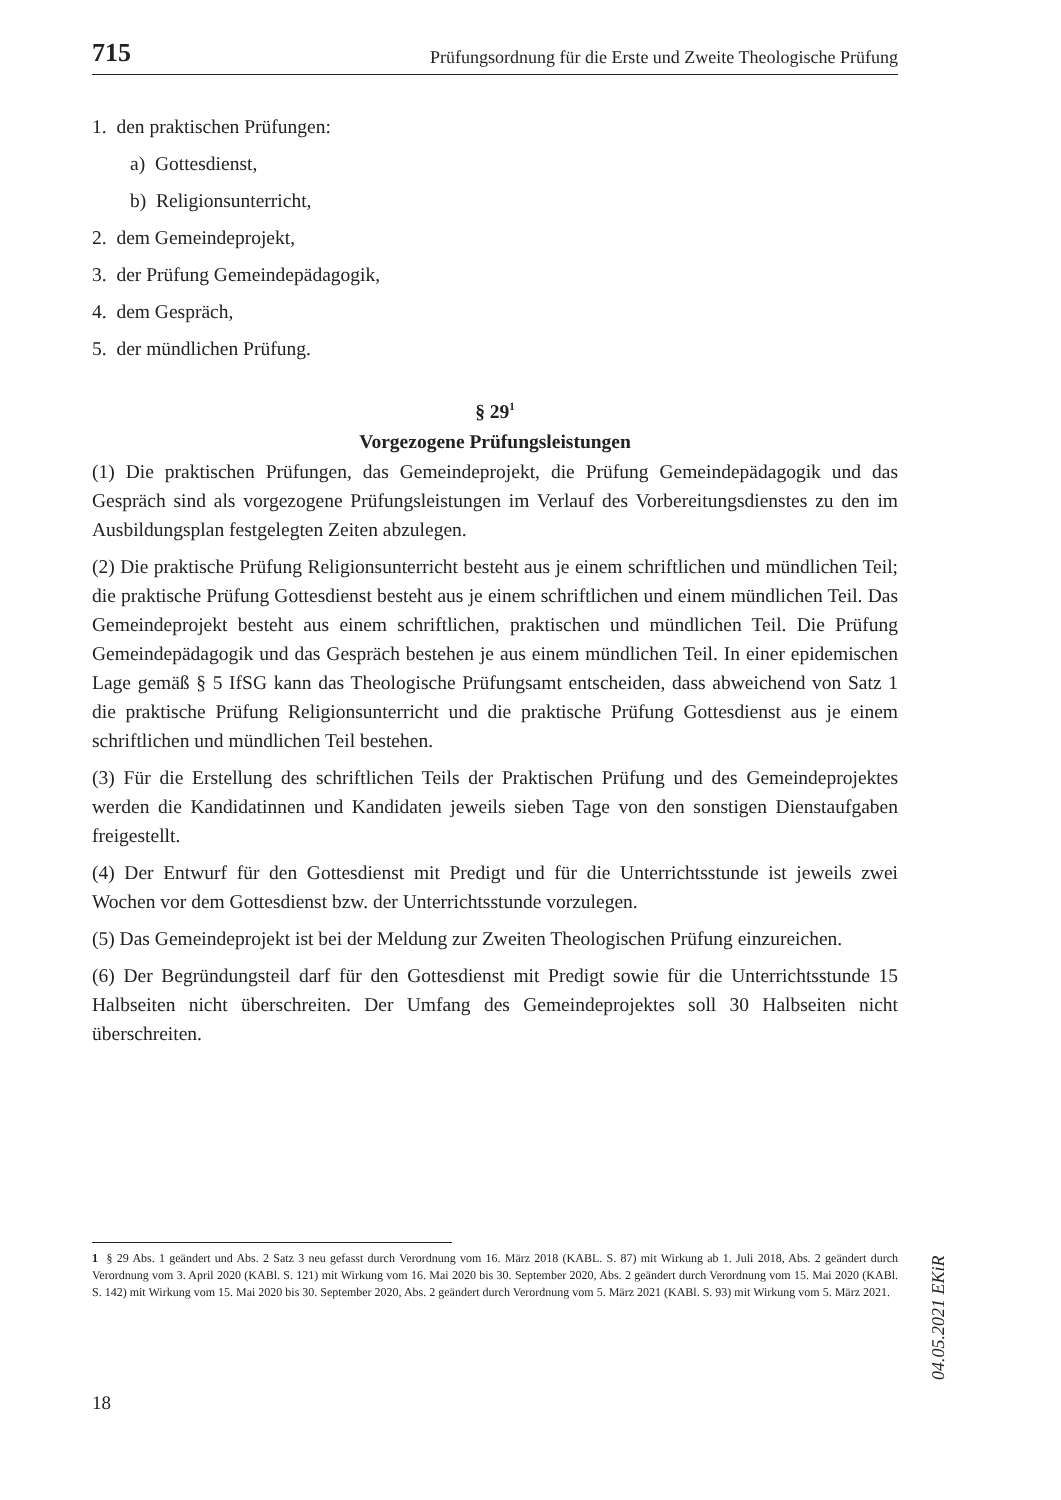715 Prüfungsordnung für die Erste und Zweite Theologische Prüfung
1. den praktischen Prüfungen:
a) Gottesdienst,
b) Religionsunterricht,
2. dem Gemeindeprojekt,
3. der Prüfung Gemeindepädagogik,
4. dem Gespräch,
5. der mündlichen Prüfung.
§ 29<sup>1</sup>
Vorgezogene Prüfungsleistungen
(1) Die praktischen Prüfungen, das Gemeindeprojekt, die Prüfung Gemeindepädagogik und das Gespräch sind als vorgezogene Prüfungsleistungen im Verlauf des Vorbereitungsdienstes zu den im Ausbildungsplan festgelegten Zeiten abzulegen.
(2) Die praktische Prüfung Religionsunterricht besteht aus je einem schriftlichen und mündlichen Teil; die praktische Prüfung Gottesdienst besteht aus je einem schriftlichen und einem mündlichen Teil. Das Gemeindeprojekt besteht aus einem schriftlichen, praktischen und mündlichen Teil. Die Prüfung Gemeindepädagogik und das Gespräch bestehen je aus einem mündlichen Teil. In einer epidemischen Lage gemäß § 5 IfSG kann das Theologische Prüfungsamt entscheiden, dass abweichend von Satz 1 die praktische Prüfung Religionsunterricht und die praktische Prüfung Gottesdienst aus je einem schriftlichen und mündlichen Teil bestehen.
(3) Für die Erstellung des schriftlichen Teils der Praktischen Prüfung und des Gemeindeprojektes werden die Kandidatinnen und Kandidaten jeweils sieben Tage von den sonstigen Dienstaufgaben freigestellt.
(4) Der Entwurf für den Gottesdienst mit Predigt und für die Unterrichtsstunde ist jeweils zwei Wochen vor dem Gottesdienst bzw. der Unterrichtsstunde vorzulegen.
(5) Das Gemeindeprojekt ist bei der Meldung zur Zweiten Theologischen Prüfung einzureichen.
(6) Der Begründungsteil darf für den Gottesdienst mit Predigt sowie für die Unterrichtsstunde 15 Halbseiten nicht überschreiten. Der Umfang des Gemeindeprojektes soll 30 Halbseiten nicht überschreiten.
1 § 29 Abs. 1 geändert und Abs. 2 Satz 3 neu gefasst durch Verordnung vom 16. März 2018 (KABL. S. 87) mit Wirkung ab 1. Juli 2018, Abs. 2 geändert durch Verordnung vom 3. April 2020 (KABl. S. 121) mit Wirkung vom 16. Mai 2020 bis 30. September 2020, Abs. 2 geändert durch Verordnung vom 15. Mai 2020 (KABl. S. 142) mit Wirkung vom 15. Mai 2020 bis 30. September 2020, Abs. 2 geändert durch Verordnung vom 5. März 2021 (KABl. S. 93) mit Wirkung vom 5. März 2021.
18
04.05.2021 EKiR